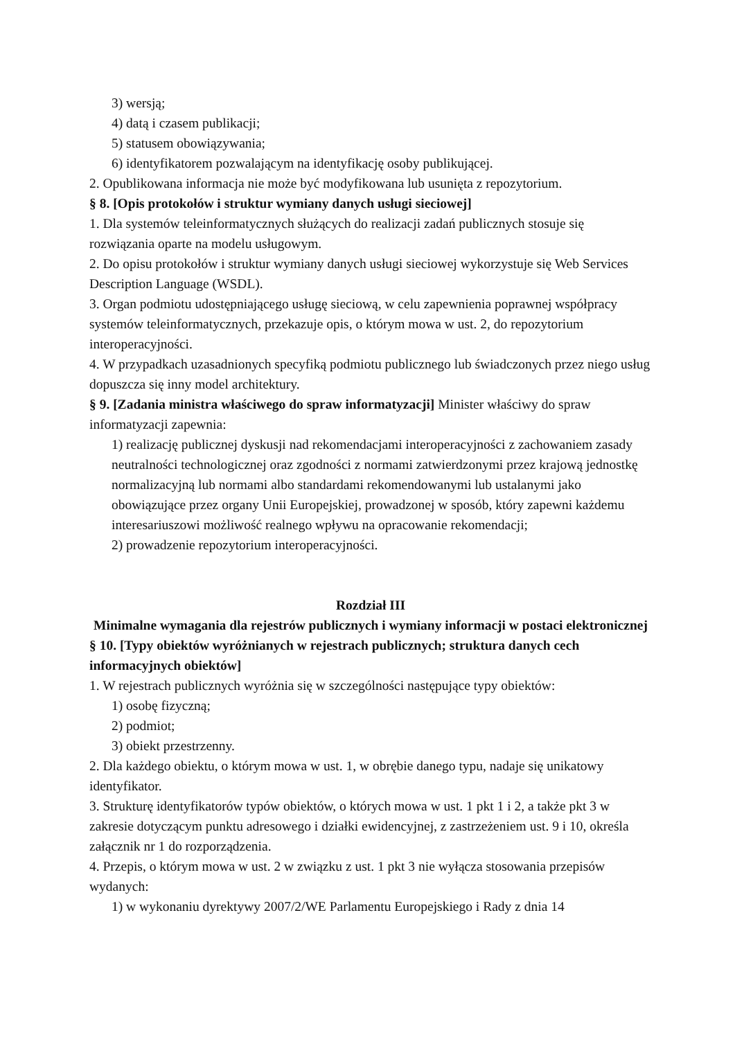3) wersją;
4) datą i czasem publikacji;
5) statusem obowiązywania;
6) identyfikatorem pozwalającym na identyfikację osoby publikującej.
2. Opublikowana informacja nie może być modyfikowana lub usunięta z repozytorium.
§ 8. [Opis protokołów i struktur wymiany danych usługi sieciowej]
1. Dla systemów teleinformatycznych służących do realizacji zadań publicznych stosuje się rozwiązania oparte na modelu usługowym.
2. Do opisu protokołów i struktur wymiany danych usługi sieciowej wykorzystuje się Web Services Description Language (WSDL).
3. Organ podmiotu udostępniającego usługę sieciową, w celu zapewnienia poprawnej współpracy systemów teleinformatycznych, przekazuje opis, o którym mowa w ust. 2, do repozytorium interoperacyjności.
4. W przypadkach uzasadnionych specyfiką podmiotu publicznego lub świadczonych przez niego usług dopuszcza się inny model architektury.
§ 9. [Zadania ministra właściwego do spraw informatyzacji] Minister właściwy do spraw informatyzacji zapewnia:
1) realizację publicznej dyskusji nad rekomendacjami interoperacyjności z zachowaniem zasady neutralności technologicznej oraz zgodności z normami zatwierdzonymi przez krajową jednostkę normalizacyjną lub normami albo standardami rekomendowanymi lub ustalanymi jako obowiązujące przez organy Unii Europejskiej, prowadzonej w sposób, który zapewni każdemu interesariuszowi możliwość realnego wpływu na opracowanie rekomendacji;
2) prowadzenie repozytorium interoperacyjności.
Rozdział III
Minimalne wymagania dla rejestrów publicznych i wymiany informacji w postaci elektronicznej
§ 10. [Typy obiektów wyróżnianych w rejestrach publicznych; struktura danych cech informacyjnych obiektów]
1. W rejestrach publicznych wyróżnia się w szczególności następujące typy obiektów:
1) osobę fizyczną;
2) podmiot;
3) obiekt przestrzenny.
2. Dla każdego obiektu, o którym mowa w ust. 1, w obrębie danego typu, nadaje się unikatowy identyfikator.
3. Strukturę identyfikatorów typów obiektów, o których mowa w ust. 1 pkt 1 i 2, a także pkt 3 w zakresie dotyczącym punktu adresowego i działki ewidencyjnej, z zastrzeżeniem ust. 9 i 10, określa załącznik nr 1 do rozporządzenia.
4. Przepis, o którym mowa w ust. 2 w związku z ust. 1 pkt 3 nie wyłącza stosowania przepisów wydanych:
1) w wykonaniu dyrektywy 2007/2/WE Parlamentu Europejskiego i Rady z dnia 14